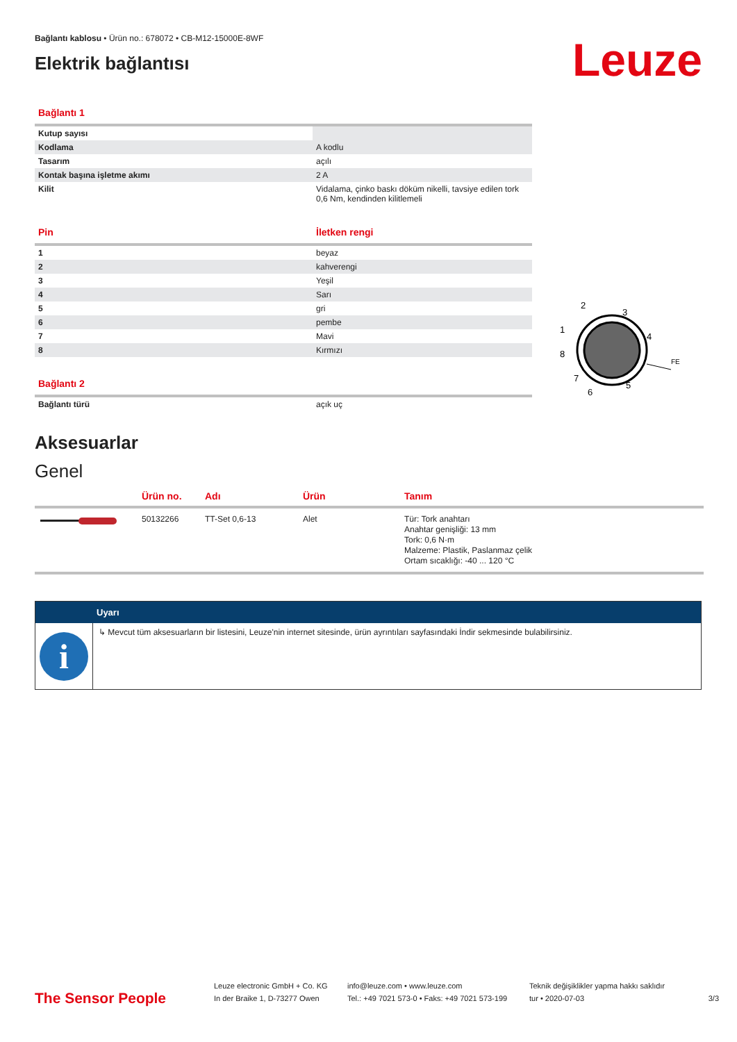Bağlantı kablosu • Ürün no.: 678072 • CB-M12-15000E-8WF
Elektrik bağlantısı
Leuze
| Bağlantı 1 | |
| Kutup sayısı | |
| Kodlama | A kodlu |
| Tasarım | açılı |
| Kontak başına işletme akımı | 2 A |
| Kilit | Vidalama, çinko baskı döküm nikelli, tavsiye edilen tork 0,6 Nm, kendinden kilitlemeli |
| Pin | İletken rengi |
| 1 | beyaz |
| 2 | kahverengi |
| 3 | Yeşil |
| 4 | Sarı |
| 5 | gri |
| 6 | pembe |
| 7 | Mavi |
| 8 | Kırmızı |
| Bağlantı 2 | |
| Bağlantı türü | açık uç |
2
3
1
4
8
FE
7
5
6
Aksesuarlar
Genel
| | Ürün no. | Adı | Ürün | Tanım |
| --- | --- | --- | --- | --- |
| | 50132266 | TT-Set 0,6-13 | Alet | Tür: Tork anahtarı Anahtar genişliği: 13 mm Tork: 0,6 N·m Malzeme: Plastik, Paslanmaz çelik Ortam sıcaklığı: -40 ... 120 °C |
Uyarı
i
↳ Mevcut tüm aksesuarların bir listesini, Leuze'nin internet sitesinde, ürün ayrıntıları sayfasındaki İndir sekmesinde bulabilirsiniz.
The Sensor People
Leuze electronic GmbH + Co. KG
In der Braike 1, D-73277 Owen
info@leuze.com • www.leuze.com
Tel.: +49 7021 573-0 • Faks: +49 7021 573-199
Teknik değişiklikler yapma hakkı saklıdır
tur • 2020-07-03
3/3